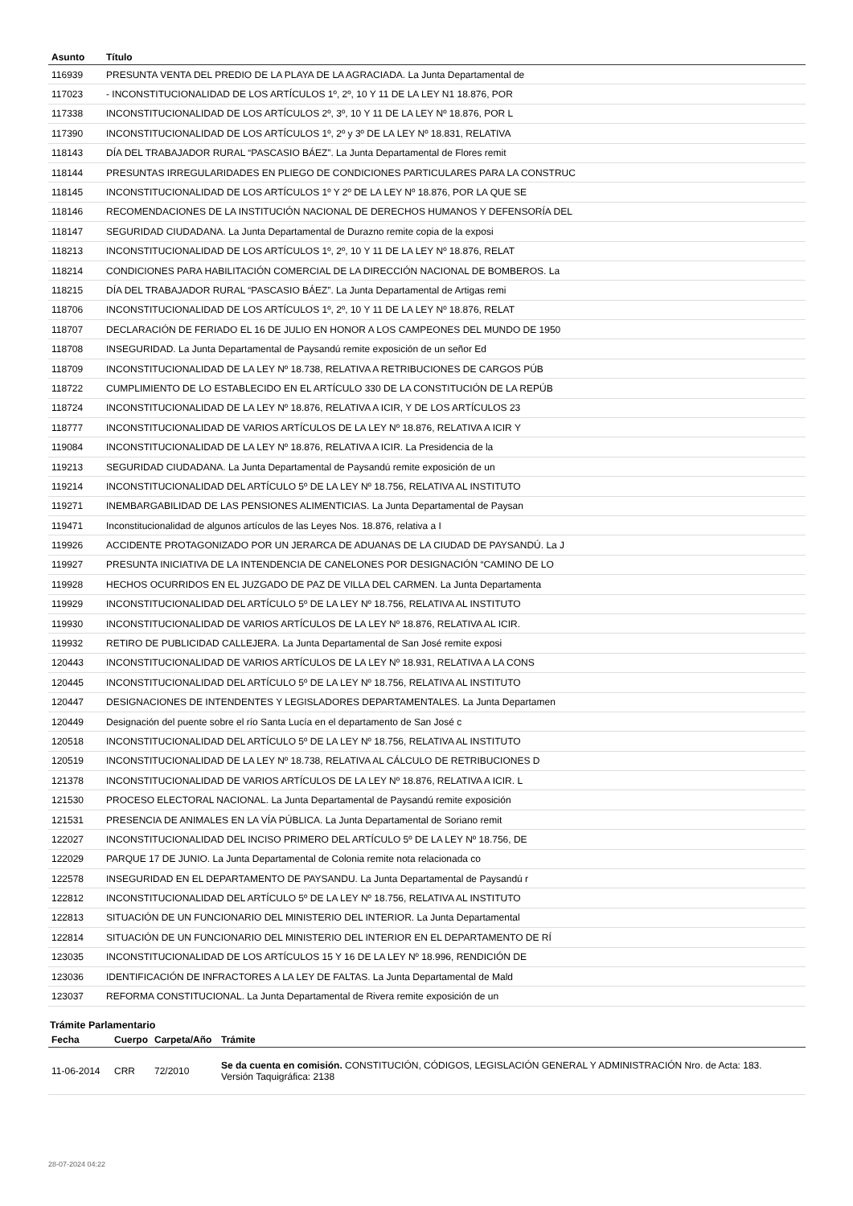| Asunto | Título |
| --- | --- |
| 116939 | PRESUNTA VENTA DEL PREDIO DE LA PLAYA DE LA AGRACIADA. La Junta Departamental de |
| 117023 | - INCONSTITUCIONALIDAD DE LOS ARTÍCULOS 1º, 2º, 10 Y 11 DE LA LEY N1 18.876, POR |
| 117338 | INCONSTITUCIONALIDAD DE LOS ARTÍCULOS 2º, 3º, 10 Y 11 DE LA LEY Nº 18.876, POR L |
| 117390 | INCONSTITUCIONALIDAD DE LOS ARTÍCULOS 1º, 2º y 3º DE LA LEY Nº 18.831, RELATIVA |
| 118143 | DÍA DEL TRABAJADOR RURAL “PASCASIO BÁEZ”. La Junta Departamental de Flores remit |
| 118144 | PRESUNTAS IRREGULARIDADES EN PLIEGO DE CONDICIONES PARTICULARES PARA LA CONSTRUC |
| 118145 | INCONSTITUCIONALIDAD DE LOS ARTÍCULOS 1º Y 2º DE LA LEY Nº 18.876, POR LA QUE SE |
| 118146 | RECOMENDACIONES DE LA INSTITUCIÓN NACIONAL DE DERECHOS HUMANOS Y DEFENSORÍA DEL |
| 118147 | SEGURIDAD CIUDADANA. La Junta Departamental de Durazno remite copia de la exposi |
| 118213 | INCONSTITUCIONALIDAD DE LOS ARTÍCULOS 1º, 2º, 10 Y 11 DE LA LEY Nº 18.876, RELAT |
| 118214 | CONDICIONES PARA HABILITACIÓN COMERCIAL DE LA DIRECCIÓN NACIONAL DE BOMBEROS. La |
| 118215 | DÍA DEL TRABAJADOR RURAL “PASCASIO BÁEZ”. La Junta Departamental de Artigas remi |
| 118706 | INCONSTITUCIONALIDAD DE LOS ARTÍCULOS 1º, 2º, 10 Y 11 DE LA LEY Nº 18.876, RELAT |
| 118707 | DECLARACIÓN DE FERIADO EL 16 DE JULIO EN HONOR A LOS CAMPEONES DEL MUNDO DE 1950 |
| 118708 | INSEGURIDAD. La Junta Departamental de Paysandú remite exposición de un señor Ed |
| 118709 | INCONSTITUCIONALIDAD DE LA LEY Nº 18.738, RELATIVA A RETRIBUCIONES DE CARGOS PÚB |
| 118722 | CUMPLIMIENTO DE LO ESTABLECIDO EN EL ARTÍCULO 330 DE LA CONSTITUCIÓN DE LA REPÚB |
| 118724 | INCONSTITUCIONALIDAD DE LA LEY Nº 18.876, RELATIVA A ICIR, Y DE LOS ARTÍCULOS 23 |
| 118777 | INCONSTITUCIONALIDAD DE VARIOS ARTÍCULOS DE LA LEY Nº 18.876, RELATIVA A ICIR Y |
| 119084 | INCONSTITUCIONALIDAD DE LA LEY Nº 18.876, RELATIVA A ICIR. La Presidencia de la |
| 119213 | SEGURIDAD CIUDADANA. La Junta Departamental de Paysandú remite exposición de un |
| 119214 | INCONSTITUCIONALIDAD DEL ARTÍCULO 5º DE LA LEY Nº 18.756, RELATIVA AL INSTITUTO |
| 119271 | INEMBARGABILIDAD DE LAS PENSIONES ALIMENTICIAS. La Junta Departamental de Paysan |
| 119471 | Inconstitucionalidad de algunos artículos de las Leyes Nos. 18.876, relativa a I |
| 119926 | ACCIDENTE PROTAGONIZADO POR UN JERARCA DE ADUANAS DE LA CIUDAD DE PAYSANDÚ. La J |
| 119927 | PRESUNTA INICIATIVA DE LA INTENDENCIA DE CANELONES POR DESIGNACIÓN “CAMINO DE LO |
| 119928 | HECHOS OCURRIDOS EN EL JUZGADO DE PAZ DE VILLA DEL CARMEN. La Junta Departamenta |
| 119929 | INCONSTITUCIONALIDAD DEL ARTÍCULO 5º DE LA LEY Nº 18.756, RELATIVA AL INSTITUTO |
| 119930 | INCONSTITUCIONALIDAD DE VARIOS ARTÍCULOS DE LA LEY Nº 18.876, RELATIVA AL ICIR. |
| 119932 | RETIRO DE PUBLICIDAD CALLEJERA. La Junta Departamental de San José remite exposi |
| 120443 | INCONSTITUCIONALIDAD DE VARIOS ARTÍCULOS DE LA LEY Nº 18.931, RELATIVA A LA CONS |
| 120445 | INCONSTITUCIONALIDAD DEL ARTÍCULO 5º DE LA LEY Nº 18.756, RELATIVA AL INSTITUTO |
| 120447 | DESIGNACIONES DE INTENDENTES Y LEGISLADORES DEPARTAMENTALES. La Junta Departamen |
| 120449 | Designación del puente sobre el río Santa Lucía en el departamento de San José c |
| 120518 | INCONSTITUCIONALIDAD DEL ARTÍCULO 5º DE LA LEY Nº 18.756, RELATIVA AL INSTITUTO |
| 120519 | INCONSTITUCIONALIDAD DE LA LEY Nº 18.738, RELATIVA AL CÁLCULO DE RETRIBUCIONES D |
| 121378 | INCONSTITUCIONALIDAD DE VARIOS ARTÍCULOS DE LA LEY Nº 18.876, RELATIVA A ICIR. L |
| 121530 | PROCESO ELECTORAL NACIONAL. La Junta Departamental de Paysandú remite exposición |
| 121531 | PRESENCIA DE ANIMALES EN LA VÍA PÚBLICA. La Junta Departamental de Soriano remit |
| 122027 | INCONSTITUCIONALIDAD DEL INCISO PRIMERO DEL ARTÍCULO 5º DE LA LEY Nº 18.756, DE |
| 122029 | PARQUE 17 DE JUNIO. La Junta Departamental de Colonia remite nota relacionada co |
| 122578 | INSEGURIDAD EN EL DEPARTAMENTO DE PAYSANDU. La Junta Departamental de Paysandú r |
| 122812 | INCONSTITUCIONALIDAD DEL ARTÍCULO 5º DE LA LEY Nº 18.756, RELATIVA AL INSTITUTO |
| 122813 | SITUACIÓN DE UN FUNCIONARIO DEL MINISTERIO DEL INTERIOR. La Junta Departamental |
| 122814 | SITUACIÓN DE UN FUNCIONARIO DEL MINISTERIO DEL INTERIOR EN EL DEPARTAMENTO DE RÍ |
| 123035 | INCONSTITUCIONALIDAD DE LOS ARTÍCULOS 15 Y 16 DE LA LEY Nº 18.996, RENDICIÓN DE |
| 123036 | IDENTIFICACIÓN DE INFRACTORES A LA LEY DE FALTAS. La Junta Departamental de Mald |
| 123037 | REFORMA CONSTITUCIONAL. La Junta Departamental de Rivera remite exposición de un |
Trámite Parlamentario
| Fecha | Cuerpo | Carpeta/Año | Trámite |
| --- | --- | --- | --- |
| 11-06-2014 | CRR | 72/2010 | Se da cuenta en comisión. CONSTITUCIÓN, CÓDIGOS, LEGISLACIÓN GENERAL Y ADMINISTRACIÓN Nro. de Acta: 183. Versión Taquigráfica: 2138 |
28-07-2024 04:22